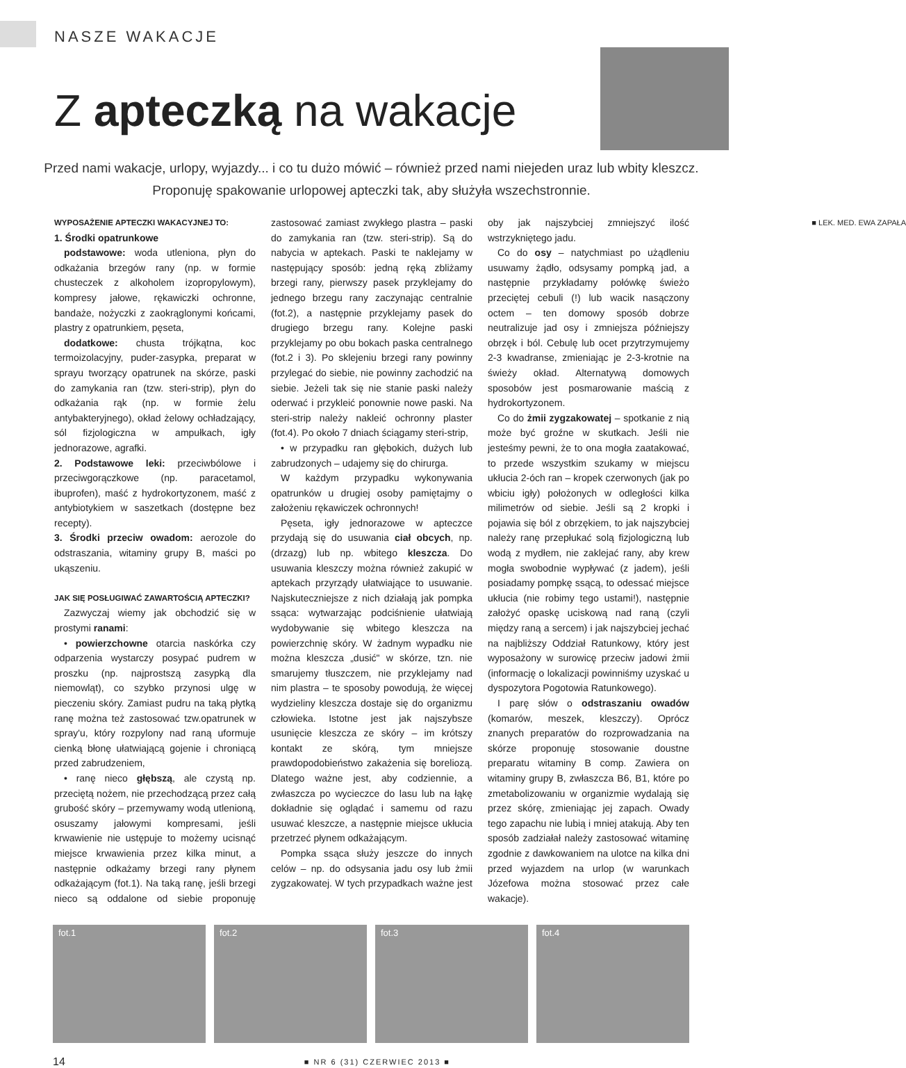NASZE WAKACJE
Z apteczką na wakacje
Przed nami wakacje, urlopy, wyjazdy... i co tu dużo mówić – również przed nami niejeden uraz lub wbity kleszcz. Proponuję spakowanie urlopowej apteczki tak, aby służyła wszechstronnie.
WYPOSAŻENIE APTECZKI WAKACYJNEJ TO:
1. Środki opatrunkowe
podstawowe: woda utleniona, płyn do odkażania brzegów rany (np. w formie chusteczek z alkoholem izopropylowym), kompresy jałowe, rękawiczki ochronne, bandaże, nożyczki z zaokrąglonymi końcami, plastry z opatrunkiem, pęseta,
dodatkowe: chusta trójkątna, koc termoizolacyjny, puder-zasypka, preparat w sprayu tworzący opatrunek na skórze, paski do zamykania ran (tzw. steri-strip), płyn do odkażania rąk (np. w formie żelu antybakteryjnego), okład żelowy ochładzający, sól fizjologiczna w ampułkach, igły jednorazowe, agrafki.
2. Podstawowe leki: przeciwbólowe i przeciwgorączkowe (np. paracetamol, ibuprofen), maść z hydrokortyzonem, maść z antybiotykiem w saszetkach (dostępne bez recepty).
3. Środki przeciw owadom: aerozole do odstraszania, witaminy grupy B, maści po ukąszeniu.
JAK SIĘ POSŁUGIWAĆ ZAWARTOŚCIĄ APTECZKI?
Zazwyczaj wiemy jak obchodzić się w prostymi ranami:
• powierzchowne otarcia naskórka czy odparzenia wystarczy posypać pudrem w proszku (np. najprostszą zasypką dla niemowląt), co szybko przynosi ulgę w pieczeniu skóry. Zamiast pudru na taką płytką ranę można też zastosować tzw.opatrunek w spray'u, który rozpylony nad raną uformuje cienką błonę ułatwiającą gojenie i chroniącą przed zabrudzeniem,
• ranę nieco głębszą, ale czystą np. przeciętą nożem, nie przechodzącą przez całą grubość skóry – przemywamy wodą utlenioną, osuszamy jałowymi kompresami, jeśli krwawienie nie ustępuje to możemy ucisnąć miejsce krwawienia przez kilka minut, a następnie odkażamy brzegi rany płynem odkażającym (fot.1). Na taką ranę, jeśli brzegi nieco są oddalone od siebie proponuję zastosować zamiast zwykłego plastra – paski do zamykania ran (tzw. steri-strip). Są do nabycia w aptekach. Paski te naklejamy w następujący sposób: jedną ręką zbliżamy brzegi rany, pierwszy pasek przyklejamy do jednego brzegu rany zaczynając centralnie (fot.2), a następnie przyklejamy pasek do drugiego brzegu rany. Kolejne paski przyklejamy po obu bokach paska centralnego (fot.2 i 3). Po sklejeniu brzegi rany powinny przylegać do siebie, nie powinny zachodzić na siebie. Jeżeli tak się nie stanie paski należy oderwać i przykleić ponownie nowe paski. Na steri-strip należy nakleić ochronny plaster (fot.4). Po około 7 dniach ściągamy steri-strip,
• w przypadku ran głębokich, dużych lub zabrudzonych – udajemy się do chirurga.
W każdym przypadku wykonywania opatrunków u drugiej osoby pamiętajmy o założeniu rękawiczek ochronnych!
Pęseta, igły jednorazowe w apteczce przydają się do usuwania ciał obcych, np. (drzazg) lub np. wbitego kleszcza. Do usuwania kleszczy można również zakupić w aptekach przyrządy ułatwiające to usuwanie. Najskuteczniejsze z nich działają jak pompka ssąca: wytwarzając podciśnienie ułatwiają wydobywanie się wbitego kleszcza na powierzchnię skóry. W żadnym wypadku nie można kleszcza „dusić" w skórze, tzn. nie smarujemy tłuszczem, nie przyklejamy nad nim plastra – te sposoby powodują, że więcej wydzieliny kleszcza dostaje się do organizmu człowieka. Istotne jest jak najszybsze usunięcie kleszcza ze skóry – im krótszy kontakt ze skórą, tym mniejsze prawdopodobieństwo zakażenia się boreliozą. Dlatego ważne jest, aby codziennie, a zwłaszcza po wycieczce do lasu lub na łąkę dokładnie się oglądać i samemu od razu usuwać kleszcze, a następnie miejsce ukłucia przetrzeć płynem odkażającym.
Pompka ssąca służy jeszcze do innych celów – np. do odsysania jadu osy lub żmii zygzakowatej. W tych przypadkach ważne jest oby jak najszybciej zmniejszyć ilość wstrzykniętego jadu.
Co do osy – natychmiast po użądleniu usuwamy żądło, odsysamy pompką jad, a następnie przykładamy połówkę świeżo przeciętej cebuli (!) lub wacik nasączony octem – ten domowy sposób dobrze neutralizuje jad osy i zmniejsza późniejszy obrzęk i ból. Cebulę lub ocet przytrzymujemy 2-3 kwadranse, zmieniając je 2-3-krotnie na świeży okład. Alternatywą domowych sposobów jest posmarowanie maścią z hydrokortyzonem.
Co do żmii zygzakowatej – spotkanie z nią może być groźne w skutkach. Jeśli nie jesteśmy pewni, że to ona mogła zaatakować, to przede wszystkim szukamy w miejscu ukłucia 2-óch ran – kropek czerwonych (jak po wbiciu igły) położonych w odległości kilka milimetrów od siebie. Jeśli są 2 kropki i pojawia się ból z obrzękiem, to jak najszybciej należy ranę przepłukać solą fizjologiczną lub wodą z mydłem, nie zaklejać rany, aby krew mogła swobodnie wypływać (z jadem), jeśli posiadamy pompkę ssącą, to odessać miejsce ukłucia (nie robimy tego ustami!), następnie założyć opaskę uciskową nad raną (czyli między raną a sercem) i jak najszybciej jechać na najbliższy Oddział Ratunkowy, który jest wyposażony w surowicę przeciw jadowi żmii (informację o lokalizacji powinniśmy uzyskać u dyspozytora Pogotowia Ratunkowego).
I parę słów o odstraszaniu owadów (komarów, meszek, kleszczy). Oprócz znanych preparatów do rozprowadzania na skórze proponuję stosowanie doustne preparatu witaminy B comp. Zawiera on witaminy grupy B, zwłaszcza B6, B1, które po zmetabolizowaniu w organizmie wydalają się przez skórę, zmieniając jej zapach. Owady tego zapachu nie lubią i mniej atakują. Aby ten sposób zadziałał należy zastosować witaminę zgodnie z dawkowaniem na ulotce na kilka dni przed wyjazdem na urlop (w warunkach Józefowa można stosować przez całe wakacje).
■ LEK. MED. EWA ZAPAŁA
fot.1 fot.2 fot.3 fot.4
14 ■ NR 6 (31) CZERWIEC 2013 ■